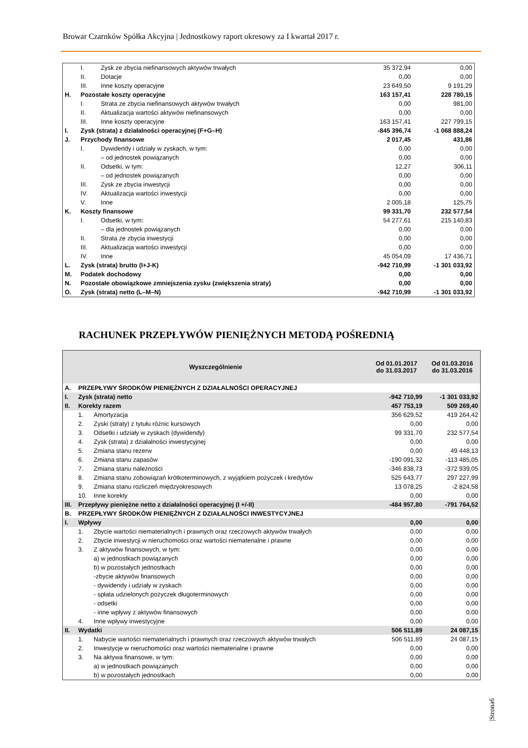Browar Czarnków Spółka Akcyjna | Jednostkowy raport okresowy za I kwartał 2017 r.
| | I. | Zysk ze zbycia niefinansowych aktywów trwałych | 35 372,94 | 0,00 |
| | II. | Dotacje | 0,00 | 0,00 |
| | III. | Inne koszty operacyjne | 23 649,50 | 9 191,29 |
| H. | Pozostałe koszty operacyjne | | 163 157,41 | 228 780,15 |
| | I. | Strata ze zbycia niefinansowych aktywów trwałych | 0,00 | 981,00 |
| | II. | Aktualizacja wartości aktywów niefinansowych | 0,00 | 0,00 |
| | III. | Inne koszty operacyjne | 163 157,41 | 227 799,15 |
| I. | Zysk (strata) z działalności operacyjnej (F+G–H) | | -845 396,74 | -1 068 888,24 |
| J. | Przychody finansowe | | 2 017,45 | 431,86 |
| | I. | Dywidendy i udziały w zyskach, w tym: | 0,00 | 0,00 |
| | | – od jednostek powiązanych | 0,00 | 0,00 |
| | II. | Odsetki, w tym: | 12,27 | 306,11 |
| | | – od jednostek powiązanych | 0,00 | 0,00 |
| | III. | Zysk ze zbycia inwestycji | 0,00 | 0,00 |
| | IV. | Aktualizacja wartości inwestycji | 0,00 | 0,00 |
| | V. | Inne | 2 005,18 | 125,75 |
| K. | Koszty finansowe | | 99 331,70 | 232 577,54 |
| | I. | Odsetki, w tym: | 54 277,61 | 215 140,83 |
| | | – dla jednostek powiązanych | 0,00 | 0,00 |
| | II. | Strata ze zbycia inwestycji | 0,00 | 0,00 |
| | III. | Aktualizacja wartości inwestycji | 0,00 | 0,00 |
| | IV. | Inne | 45 054,09 | 17 436,71 |
| L. | Zysk (strata) brutto (I+J-K) | | -942 710,99 | -1 301 033,92 |
| M. | Podatek dochodowy | | 0,00 | 0,00 |
| N. | Pozostałe obowiązkowe zmniejszenia zysku (zwiększenia straty) | | 0,00 | 0,00 |
| O. | Zysk (strata) netto (L–M–N) | | -942 710,99 | -1 301 033,92 |
RACHUNEK PRZEPŁYWÓW PIENIĘŻNYCH METODĄ POŚREDNIĄ
| Wyszczególnienie | | | Od 01.01.2017 do 31.03.2017 | Od 01.03.2016 do 31.03.2016 |
| --- | --- | --- | --- | --- |
| A. | PRZEPŁYWY ŚRODKÓW PIENIĘŻNYCH Z DZIAŁALNOŚCI OPERACYJNEJ | | | |
| I. | Zysk (strata) netto | | -942 710,99 | -1 301 033,92 |
| II. | Korekty razem | | 457 753,19 | 509 269,40 |
| | 1. | Amortyzacja | 356 629,52 | 419 264,42 |
| | 2. | Zyski (straty) z tytułu różnic kursowych | 0,00 | 0,00 |
| | 3. | Odsetki i udziały w zyskach (dywidendy) | 99 331,70 | 232 577,54 |
| | 4. | Zysk (strata) z działalności inwestycyjnej | 0,00 | 0,00 |
| | 5. | Zmiana stanu rezerw | 0,00 | 49 448,13 |
| | 6. | Zmiana stanu zapasów | -190 091,32 | -113 485,05 |
| | 7. | Zmiana stanu należności | -346 838,73 | -372 939,05 |
| | 8. | Zmiana stanu zobowiązań krótkoterminowych, z wyjątkiem pożyczek i kredytów | 525 643,77 | 297 227,99 |
| | 9. | Zmiana stanu rozliczeń międzyokresowych | 13 078,25 | -2 824,58 |
| | 10. | Inne korekty | 0,00 | 0,00 |
| III. | Przepływy pieniężne netto z działalności operacyjnej (I +/-II) | | -484 957,80 | -791 764,52 |
| B. | PRZEPŁYWY ŚRODKÓW PIENIĘŻNYCH Z DZIAŁALNOŚCI INWESTYCYJNEJ | | | |
| I. | Wpływy | | 0,00 | 0,00 |
| | 1. | Zbycie wartości niematerialnych i prawnych oraz rzeczowych aktywów trwałych | 0,00 | 0,00 |
| | 2. | Zbycie inwestycji w nieruchomości oraz wartości niematerialne i prawne | 0,00 | 0,00 |
| | 3. | Z aktywów finansowych, w tym: | 0,00 | 0,00 |
| | | a) w jednostkach powiązanych | 0,00 | 0,00 |
| | | b) w pozostałych jednostkach | 0,00 | 0,00 |
| | | -zbycie aktywów finansowych | 0,00 | 0,00 |
| | | - dywidendy i udziały w zyskach | 0,00 | 0,00 |
| | | - spłata udzielonych pożyczek długoterminowych | 0,00 | 0,00 |
| | | - odsetki | 0,00 | 0,00 |
| | | - inne wpływy z aktywów finansowych | 0,00 | 0,00 |
| | 4. | Inne wpływy inwestycyjne | 0,00 | 0,00 |
| II. | Wydatki | | 506 511,89 | 24 087,15 |
| | 1. | Nabycie wartości niematerialnych i prawnych oraz rzeczowych aktywów trwałych | 506 511,89 | 24 087,15 |
| | 2. | Inwestycje w nieruchomości oraz wartości niematerialne i prawne | 0,00 | 0,00 |
| | 3. | Na aktywa finansowe, w tym: | 0,00 | 0,00 |
| | | a) w jednostkach powiązanych | 0,00 | 0,00 |
| | | b) w pozostałych jednostkach | 0,00 | 0,00 |
|Strona6